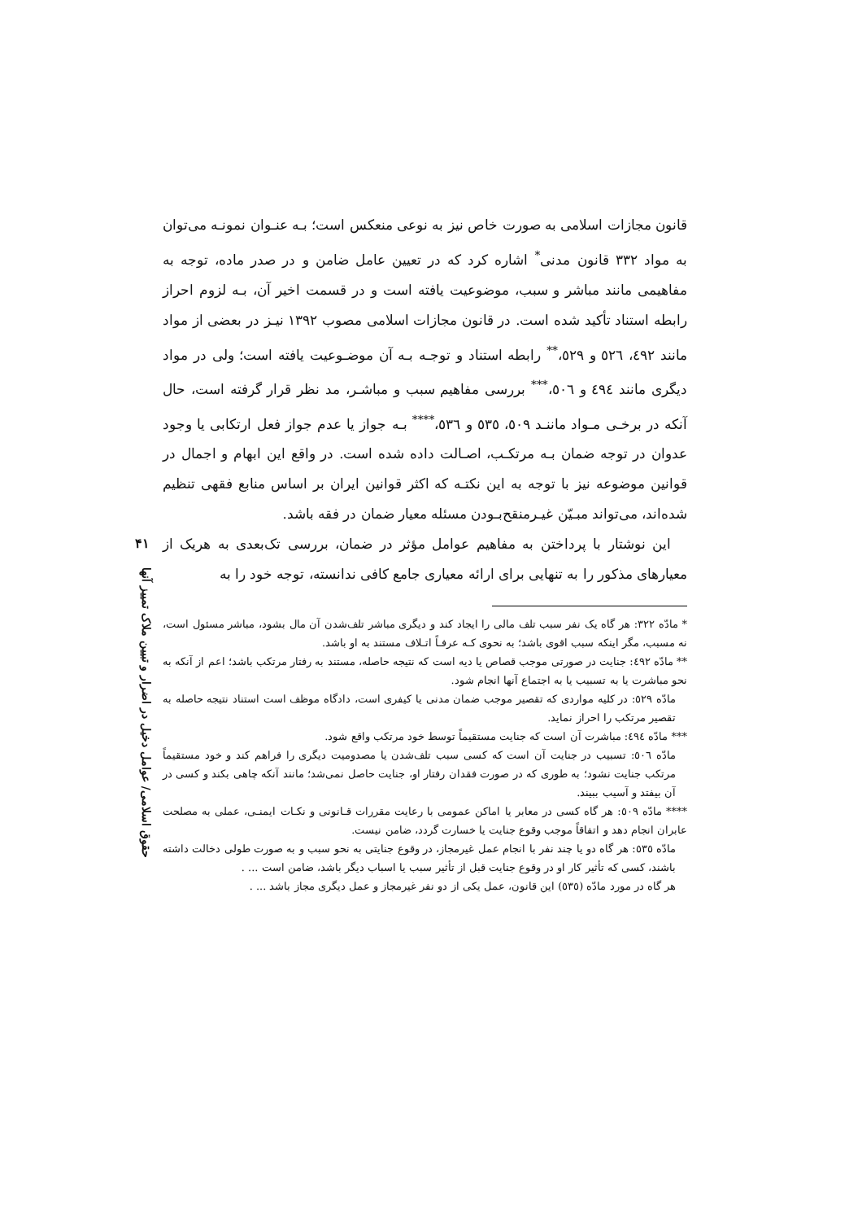قانون مجازات اسلامی به صورت خاص نیز به نوعی منعکس است؛ بـه عنـوان نمونـه می‌توان به مواد ۳۳۲ قانون مدنی<sup>*</sup> اشاره کرد که در تعیین عامل ضامن و در صدر ماده، توجه به مفاهیمی مانند مباشر و سبب، موضوعیت یافته است و در قسمت اخیر آن، بـه لزوم احراز رابطه استناد تأکید شده است. در قانون مجازات اسلامی مصوب ۱۳۹۲ نیـز در بعضی از مواد مانند ٤۹۲، ٥۲٦ و ٥۲۹،<sup>**</sup> رابطه استناد و توجـه بـه آن موضـوعیت یافته است؛ ولی در مواد دیگری مانند ٤۹٤ و ٥۰٦،<sup>***</sup> بررسی مفاهیم سبب و مباشـر، مد نظر قرار گرفته است، حال آنکه در برخـی مـواد ماننـد ٥۰۹، ٥۳٥ و ٥۳٦،<sup>****</sup> بـه جواز یا عدم جواز فعل ارتکابی یا وجود عدوان در توجه ضمان بـه مرتکـب، اصـالت داده شده است. در واقع این ابهام و اجمال در قوانین موضوعه نیز با توجه به این نکتـه که اکثر قوانین ایران بر اساس منابع فقهی تنظیم شده‌اند، می‌تواند مبـیّن غیـرمنقح‌بـودن مسئله معیار ضمان در فقه باشد.
این نوشتار با پرداختن به مفاهیم عوامل مؤثر در ضمان، بررسی تک‌بعدی به هریک از معیارهای مذکور را به تنهایی برای ارائه معیاری جامع کافی ندانسته، توجه خود را به
* مادّه ۳۲۲: هر گاه یک نفر سبب تلف مالی را ایجاد کند و دیگری مباشر تلف‌شدن آن مال بشود، مباشر مسئول است، نه مسبب، مگر اینکه سبب اقوی باشد؛ به نحوی کـه عرفـاً اتـلاف مستند به او باشد.
** مادّه ٤۹۲: جنایت در صورتی موجب قصاص یا دیه است که نتیجه حاصله، مستند به رفتار مرتکب باشد؛ اعم از آنکه به نحو مباشرت یا به تسبیب یا به اجتماع آنها انجام شود.
مادّه ٥۲۹: در کلیه مواردی که تقصیر موجب ضمان مدنی یا کیفری است، دادگاه موظف است استناد نتیجه حاصله به تقصیر مرتکب را احراز نماید.
*** مادّه ٤۹٤: مباشرت آن است که جنایت مستقیماً توسط خود مرتکب واقع شود.
مادّه ٥۰٦: تسبیب در جنایت آن است که کسی سبب تلف‌شدن یا مصدومیت دیگری را فراهم کند و خود مستقیماً مرتکب جنایت نشود؛ به طوری که در صورت فقدان رفتار او، جنایت حاصل نمی‌شد؛ مانند آنکه چاهی بکند و کسی در آن بیفتد و آسیب ببیند.
**** مادّه ٥۰۹: هر گاه کسی در معابر یا اماکن عمومی با رعایت مقررات قـانونی و نکـات ایمنـی، عملی به مصلحت عابران انجام دهد و اتفاقاً موجب وقوع جنایت یا خسارت گردد، ضامن نیست.
مادّه ٥۳٥: هر گاه دو یا چند نفر با انجام عمل غیرمجاز، در وقوع جنایتی به نحو سبب و به صورت طولی دخالت داشته باشند، کسی که تأثیر کار او در وقوع جنایت قبل از تأثیر سبب یا اسباب دیگر باشد، ضامن است ... .
هر گاه در مورد مادّه (٥۳٥) این قانون، عمل یکی از دو نفر غیرمجاز و عمل دیگری مجاز باشد ... .
۴۱
حقوق اسلامی/ عوامل دخیل در اضرار و تبیین ملاک تمییز آنها